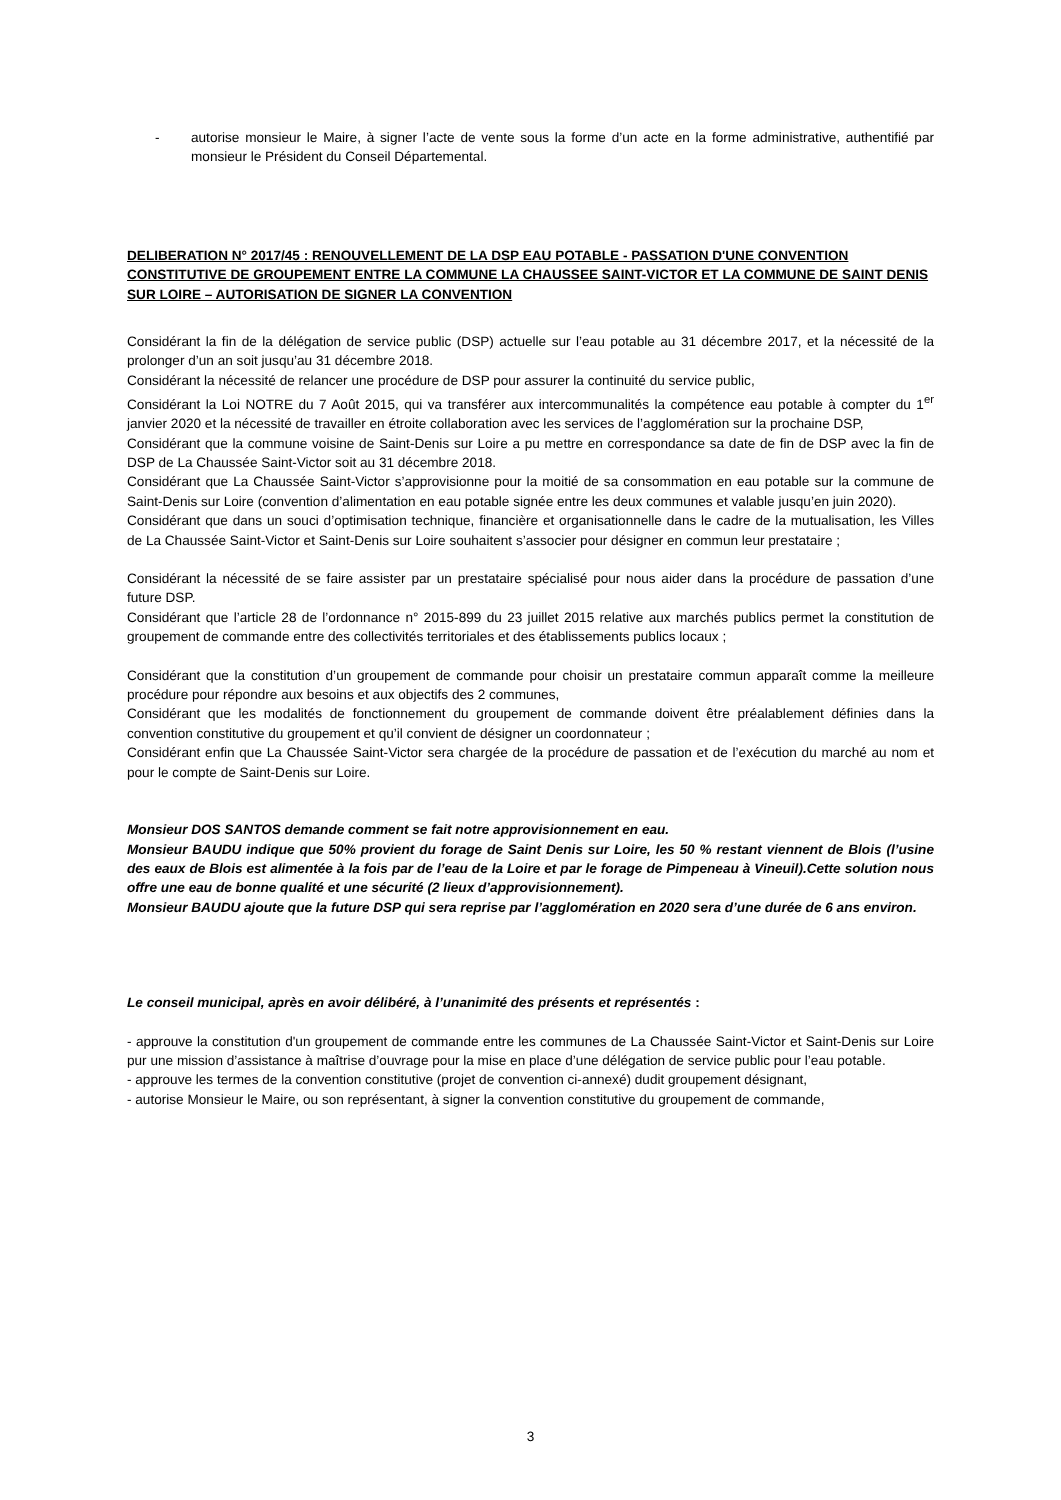- autorise monsieur le Maire, à signer l’acte de vente sous la forme d’un acte en la forme administrative, authentifié par monsieur le Président du Conseil Départemental.
DELIBERATION N° 2017/45 : RENOUVELLEMENT DE LA DSP EAU POTABLE - PASSATION D'UNE CONVENTION CONSTITUTIVE DE GROUPEMENT ENTRE LA COMMUNE LA CHAUSSEE SAINT-VICTOR ET LA COMMUNE DE SAINT DENIS SUR LOIRE – AUTORISATION DE SIGNER LA CONVENTION
Considérant la fin de la délégation de service public (DSP) actuelle sur l’eau potable au 31 décembre 2017, et la nécessité de la prolonger d’un an soit jusqu’au 31 décembre 2018.
Considérant la nécessité de relancer une procédure de DSP pour assurer la continuité du service public,
Considérant la Loi NOTRE du 7 Août 2015, qui va transférer aux intercommunalités la compétence eau potable à compter du 1<sup>er</sup> janvier 2020 et la nécessité de travailler en étroite collaboration avec les services de l’agglomération sur la prochaine DSP,
Considérant que la commune voisine de Saint-Denis sur Loire a pu mettre en correspondance sa date de fin de DSP avec la fin de DSP de La Chaussée Saint-Victor soit au 31 décembre 2018.
Considérant que La Chaussée Saint-Victor s’approvisionne pour la moitié de sa consommation en eau potable sur la commune de Saint-Denis sur Loire (convention d’alimentation en eau potable signée entre les deux communes et valable jusqu’en juin 2020).
Considérant que dans un souci d’optimisation technique, financière et organisationnelle dans le cadre de la mutualisation, les Villes de La Chaussée Saint-Victor et Saint-Denis sur Loire souhaitent s’associer pour désigner en commun leur prestataire ;
Considérant la nécessité de se faire assister par un prestataire spécialisé pour nous aider dans la procédure de passation d’une future DSP.
Considérant que l’article 28 de l’ordonnance n° 2015-899 du 23 juillet 2015 relative aux marchés publics permet la constitution de groupement de commande entre des collectivités territoriales et des établissements publics locaux ;
Considérant que la constitution d’un groupement de commande pour choisir un prestataire commun apparaît comme la meilleure procédure pour répondre aux besoins et aux objectifs des 2 communes,
Considérant que les modalités de fonctionnement du groupement de commande doivent être préalablement définies dans la convention constitutive du groupement et qu’il convient de désigner un coordonnateur ;
Considérant enfin que La Chaussée Saint-Victor sera chargée de la procédure de passation et de l’exécution du marché au nom et pour le compte de Saint-Denis sur Loire.
Monsieur DOS SANTOS demande comment se fait notre approvisionnement en eau.
Monsieur BAUDU indique que 50% provient du forage de Saint Denis sur Loire, les 50 % restant viennent de Blois (l’usine des eaux de Blois est alimentée à la fois par de l’eau de la Loire et par le forage de Pimpeneau à Vineuil).Cette solution nous offre une eau de bonne qualité et une sécurité (2 lieux d’approvisionnement).
Monsieur BAUDU ajoute que la future DSP qui sera reprise par l’agglomération en 2020 sera d’une durée de 6 ans environ.
Le conseil municipal, après en avoir délibéré, à l’unanimité des présents et représentés :
- approuve la constitution d'un groupement de commande entre les communes de La Chaussée Saint-Victor et Saint-Denis sur Loire pur une mission d’assistance à maîtrise d’ouvrage pour la mise en place d’une délégation de service public pour l’eau potable.
- approuve les termes de la convention constitutive (projet de convention ci-annexé) dudit groupement désignant,
- autorise Monsieur le Maire, ou son représentant, à signer la convention constitutive du groupement de commande,
3